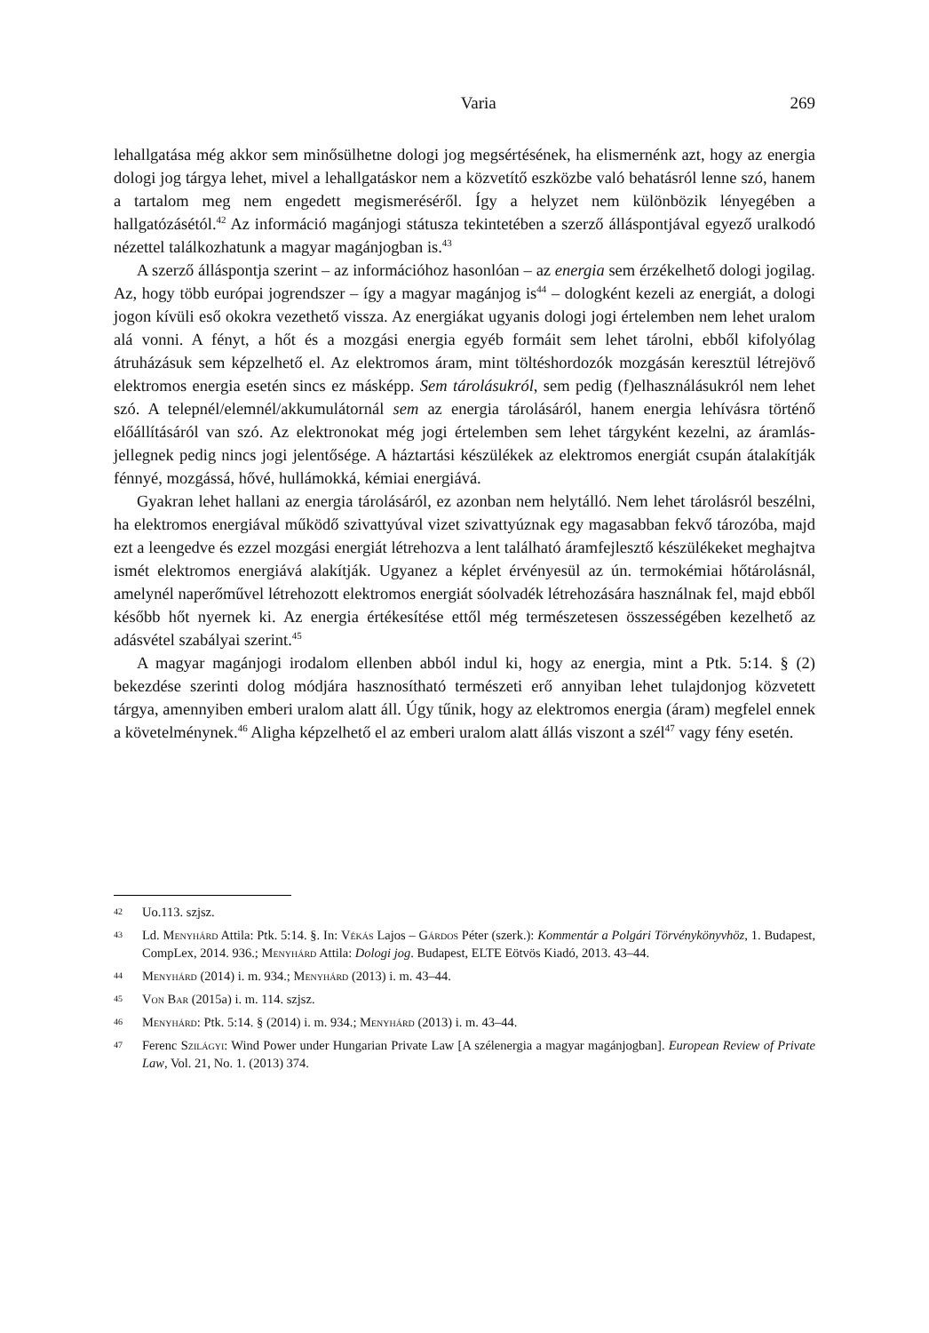Varia 269
lehallgatása még akkor sem minősülhetne dologi jog megsértésének, ha elismernénk azt, hogy az energia dologi jog tárgya lehet, mivel a lehallgatáskor nem a közvetítő eszközbe való behatásról lenne szó, hanem a tartalom meg nem engedett megismeréséről. Így a helyzet nem különbözik lényegében a hallgatózásétól.<sup>42</sup> Az információ magánjogi státusza tekintetében a szerző álláspontjával egyező uralkodó nézettel találkozhatunk a magyar magánjogban is.<sup>43</sup>
A szerző álláspontja szerint – az információhoz hasonlóan – az energia sem érzékelhető dologi jogilag. Az, hogy több európai jogrendszer – így a magyar magánjog is<sup>44</sup> – dologként kezeli az energiát, a dologi jogon kívüli eső okokra vezethető vissza. Az energiákat ugyanis dologi jogi értelemben nem lehet uralom alá vonni. A fényt, a hőt és a mozgási energia egyéb formáit sem lehet tárolni, ebből kifolyólag átruházásuk sem képzelhető el. Az elektromos áram, mint töltéshordozók mozgásán keresztül létrejövő elektromos energia esetén sincs ez másképp. Sem tárolásukról, sem pedig (f)elhasználásukról nem lehet szó. A telepnél/elemnél/akkumulátornál sem az energia tárolásáról, hanem energia lehívásra történő előállításáról van szó. Az elektronokat még jogi értelemben sem lehet tárgyként kezelni, az áramlás-jellegnek pedig nincs jogi jelentősége. A háztartási készülékek az elektromos energiát csupán átalakítják fénnyé, mozgássá, hővé, hullámokká, kémiai energiává.
Gyakran lehet hallani az energia tárolásáról, ez azonban nem helytálló. Nem lehet tárolásról beszélni, ha elektromos energiával működő szivattyúval vizet szivattyúznak egy magasabban fekvő tározóba, majd ezt a leengedve és ezzel mozgási energiát létrehozva a lent található áramfejlesztő készülékeket meghajtva ismét elektromos energiává alakítják. Ugyanez a képlet érvényesül az ún. termokémiai hőtárolásnál, amelynél naperőművel létrehozott elektromos energiát sóolvadék létrehozására használnak fel, majd ebből később hőt nyernek ki. Az energia értékesítése ettől még természetesen összességében kezelhető az adásvétel szabályai szerint.<sup>45</sup>
A magyar magánjogi irodalom ellenben abból indul ki, hogy az energia, mint a Ptk. 5:14. § (2) bekezdése szerinti dolog módjára hasznosítható természeti erő annyiban lehet tulajdonjog közvetett tárgya, amennyiben emberi uralom alatt áll. Úgy tűnik, hogy az elektromos energia (áram) megfelel ennek a követelménynek.<sup>46</sup> Aligha képzelhető el az emberi uralom alatt állás viszont a szél<sup>47</sup> vagy fény esetén.
42 Uo.113. szjsz.
43 Ld. Menyhárd Attila: Ptk. 5:14. §. In: Vékás Lajos – Gárdos Péter (szerk.): Kommentár a Polgári Törvénykönyvhöz, 1. Budapest, CompLex, 2014. 936.; Menyhárd Attila: Dologi jog. Budapest, ELTE Eötvös Kiadó, 2013. 43–44.
44 Menyhárd (2014) i. m. 934.; Menyhárd (2013) i. m. 43–44.
45 Von Bar (2015a) i. m. 114. szjsz.
46 Menyhárd: Ptk. 5:14. § (2014) i. m. 934.; Menyhárd (2013) i. m. 43–44.
47 Ferenc Szilágyi: Wind Power under Hungarian Private Law [A szélenergia a magyar magánjogban]. European Review of Private Law, Vol. 21, No. 1. (2013) 374.